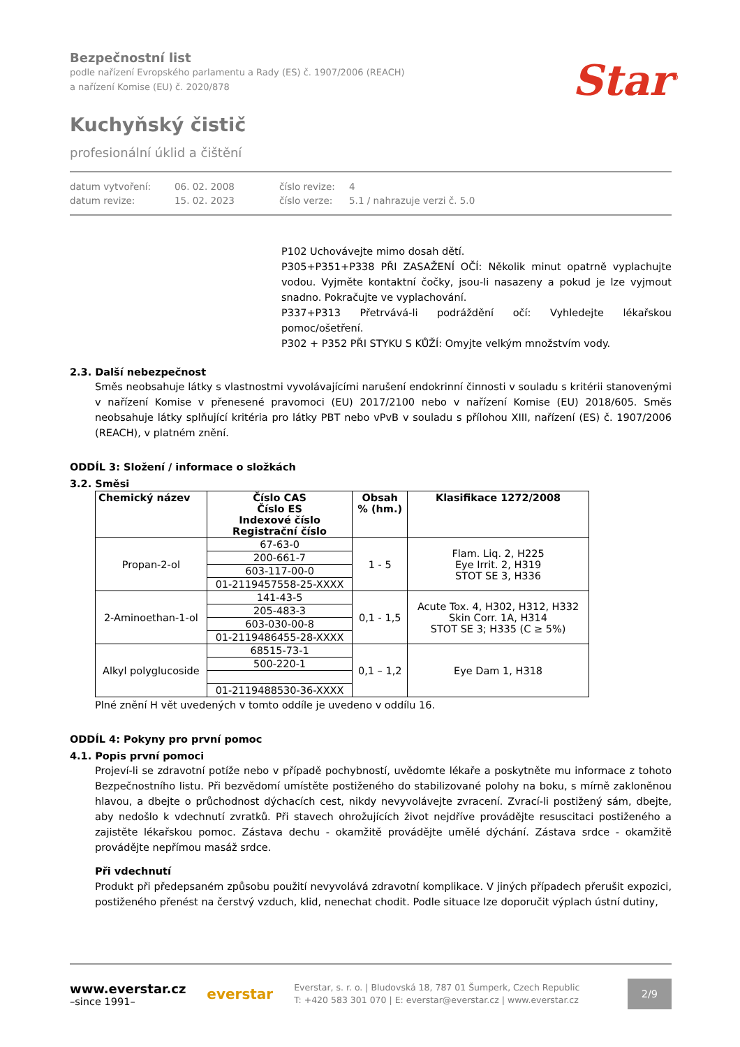Bezpečnostní list
podle nařízení Evropského parlamentu a Rady (ES) č. 1907/2006 (REACH)
a nařízení Komise (EU) č. 2020/878
Kuchyňský čistič
profesionální úklid a čištění
Star<sup>®</sup>
datum vytvoření: 06. 02. 2008 číslo revize: 4 datum revize: 15. 02. 2023 číslo verze: 5.1 / nahrazuje verzi č. 5.0
P102 Uchovávejte mimo dosah dětí.
P305+P351+P338 PŘI ZASAŽENÍ OČÍ: Několik minut opatrně vyplachujte vodou. Vyjměte kontaktní čočky, jsou-li nasazeny a pokud je lze vyjmout snadno. Pokračujte ve vyplachování.
P337+P313 Přetrvává-li podráždění očí: Vyhledejte lékařskou pomoc/ošetření.
P302 + P352 PŘI STYKU S KŮŽÍ: Omyjte velkým množstvím vody.
2.3. Další nebezpečnost
Směs neobsahuje látky s vlastnostmi vyvolávajícími narušení endokrinní činnosti v souladu s kritérii stanovenými v nařízení Komise v přenesené pravomoci (EU) 2017/2100 nebo v nařízení Komise (EU) 2018/605. Směs neobsahuje látky splňující kritéria pro látky PBT nebo vPvB v souladu s přílohou XIII, nařízení (ES) č. 1907/2006 (REACH), v platném znění.
ODDÍL 3: Složení / informace o složkách
3.2. Směsi
| Chemický název | Číslo CAS Číslo ES Indexové číslo Registrační číslo | Obsah % (hm.) | Klasifikace 1272/2008 |
| --- | --- | --- | --- |
| Propan-2-ol | 67-63-0 | 1 - 5 | Flam. Liq. 2, H225 Eye Irrit. 2, H319 STOT SE 3, H336 |
| | 200-661-7 | | |
| | 603-117-00-0 | | |
| | 01-2119457558-25-XXXX | | |
| 2-Aminoethan-1-ol | 141-43-5 | 0,1 - 1,5 | Acute Tox. 4, H302, H312, H332 Skin Corr. 1A, H314 STOT SE 3; H335 (C ≥ 5%) |
| | 205-483-3 | | |
| | 603-030-00-8 | | |
| | 01-2119486455-28-XXXX | | |
| Alkyl polyglucoside | 68515-73-1 | 0,1 – 1,2 | Eye Dam 1, H318 |
| | 500-220-1 | | |
| | 01-2119488530-36-XXXX | | |
Plné znění H vět uvedených v tomto oddíle je uvedeno v oddílu 16.
ODDÍL 4: Pokyny pro první pomoc
4.1. Popis první pomoci
Projeví-li se zdravotní potíže nebo v případě pochybností, uvědomte lékaře a poskytněte mu informace z tohoto Bezpečnostního listu. Při bezvědomí umístěte postiženého do stabilizované polohy na boku, s mírně zakloněnou hlavou, a dbejte o průchodnost dýchacích cest, nikdy nevyvolávejte zvracení. Zvrací-li postižený sám, dbejte, aby nedošlo k vdechnutí zvratků. Při stavech ohrožujících život nejdříve provádějte resuscitaci postiženého a zajistěte lékařskou pomoc. Zástava dechu - okamžitě provádějte umělé dýchání. Zástava srdce - okamžitě provádějte nepřímou masáž srdce.
Při vdechnutí
Produkt při předepsaném způsobu použití nevyvolává zdravotní komplikace. V jiných případech přerušit expozici, postiženého přenést na čerstvý vzduch, klid, nenechat chodit. Podle situace lze doporučit výplach ústní dutiny,
www.everstar.cz
–since 1991–
everstar
Everstar, s. r. o. | Bludovská 18, 787 01 Šumperk, Czech Republic
T: +420 583 301 070 | E: everstar@everstar.cz | www.everstar.cz
2/9